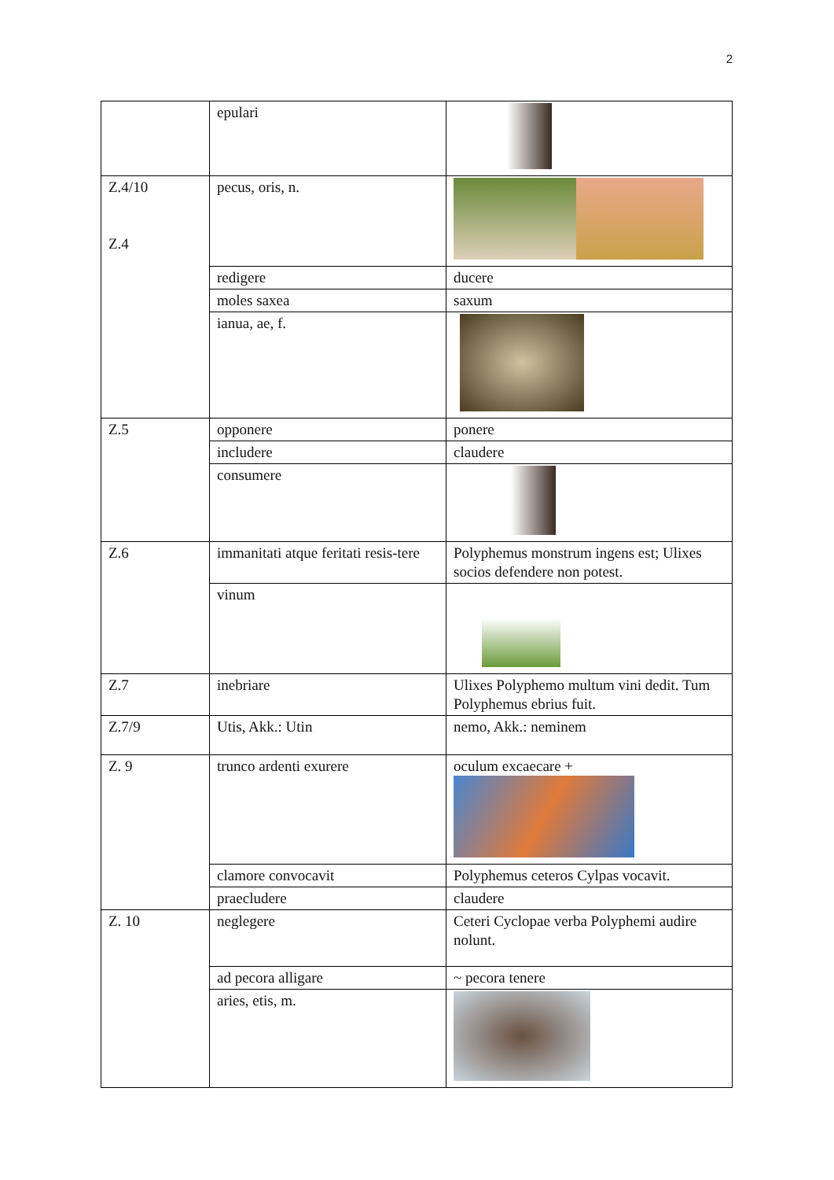2
| | epulari | |
| Z.4/10 Z.4 | pecus, oris, n. | |
| | redigere | ducere |
| | moles saxea | saxum |
| | ianua, ae, f. | |
| Z.5 | opponere | ponere |
| | includere | claudere |
| | consumere | |
| Z.6 | immanitati atque feritati resis-tere | Polyphemus monstrum ingens est; Ulixes socios defendere non potest. |
| | vinum | |
| Z.7 | inebriare | Ulixes Polyphemo multum vini dedit. Tum Polyphemus ebrius fuit. |
| Z.7/9 | Utis, Akk.: Utin | nemo, Akk.: neminem |
| Z. 9 | trunco ardenti exurere | oculum excaecare + |
| | clamore convocavit | Polyphemus ceteros Cylpas vocavit. |
| | praecludere | claudere |
| Z. 10 | neglegere | Ceteri Cyclopae verba Polyphemi audire nolunt. |
| | ad pecora alligare | ~ pecora tenere |
| | aries, etis, m. | |